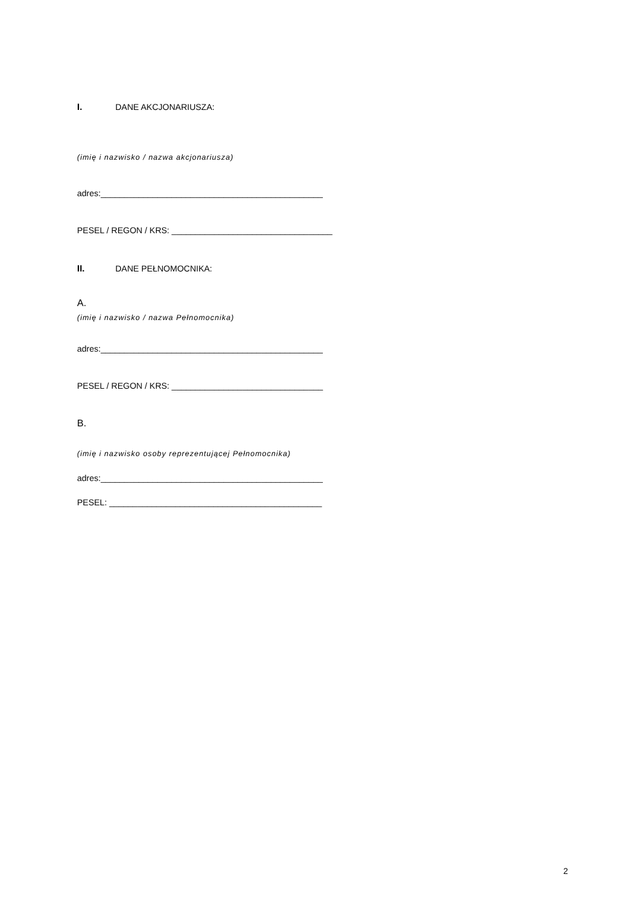I. DANE AKCJONARIUSZA:
(imię i nazwisko / nazwa akcjonariusza)
adres:_______________________________________________
PESEL / REGON / KRS: __________________________________
II. DANE PEŁNOMOCNIKA:
A.
(imię i nazwisko / nazwa Pełnomocnika)
adres:_______________________________________________
PESEL / REGON / KRS: ________________________________
B.
(imię i nazwisko osoby reprezentującej Pełnomocnika)
adres:_______________________________________________
PESEL: _____________________________________________
2